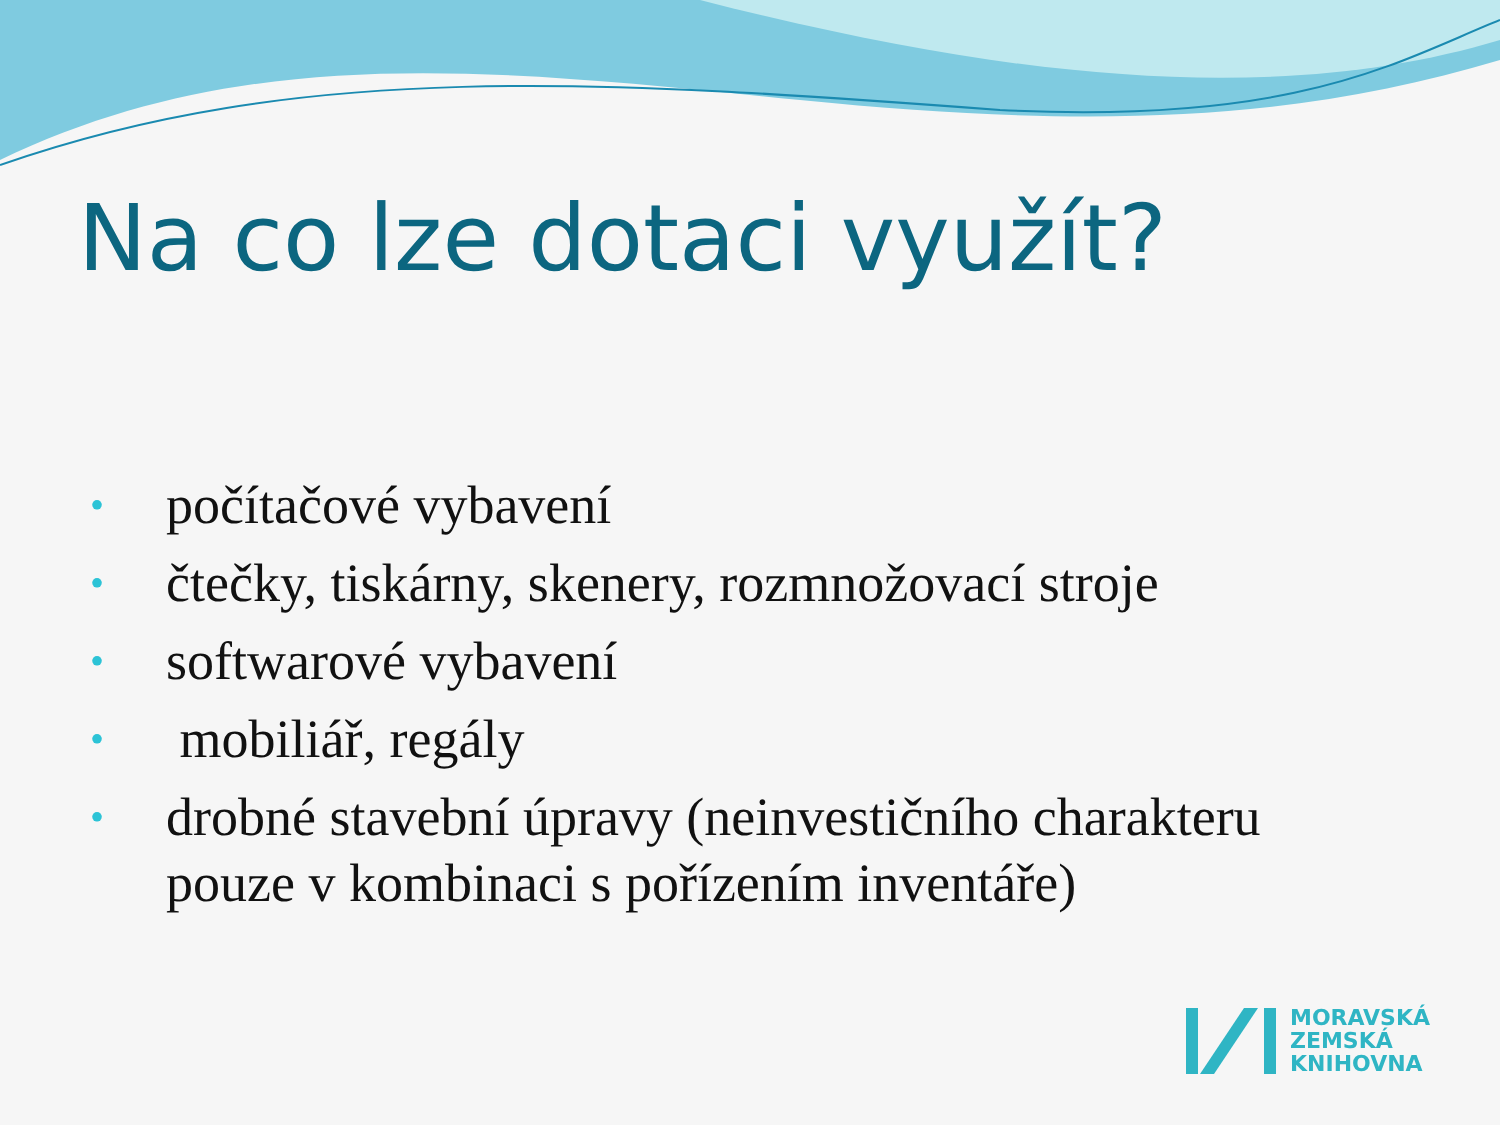Na co lze dotaci využít?
• počítačové vybavení
• čtečky, tiskárny, skenery, rozmnožovací stroje
• softwarové vybavení
• mobiliář, regály
• drobné stavební úpravy (neinvestičního charakteru pouze v kombinaci s pořízením inventáře)
MORAVSKÁ
ZEMSKÁ
KNIHOVNA